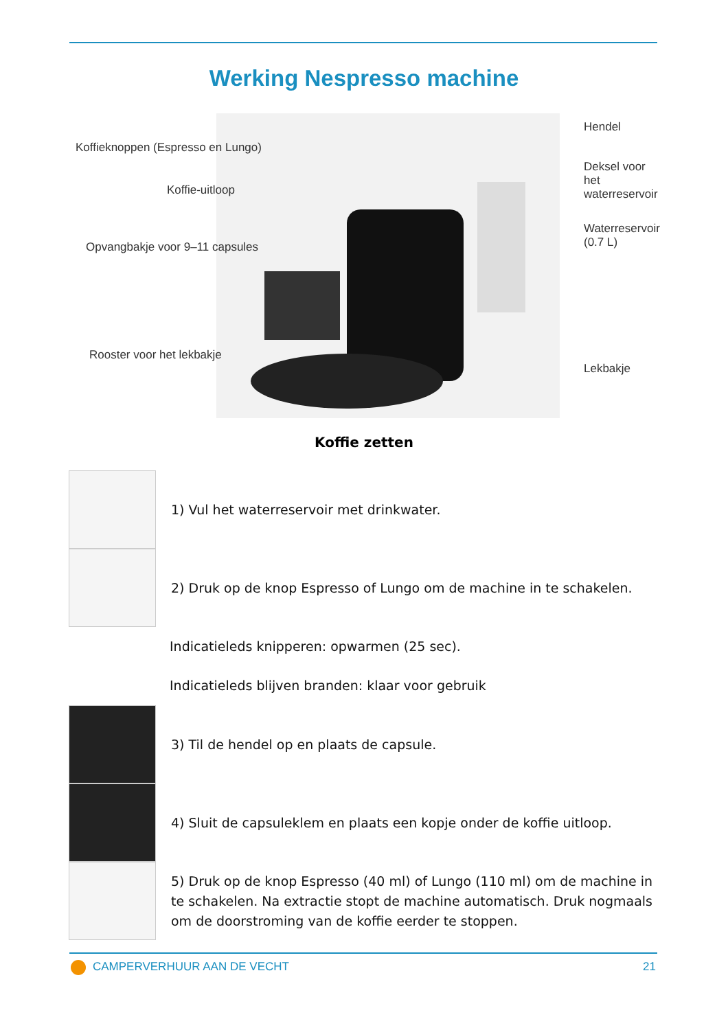Werking Nespresso machine
Koffieknoppen (Espresso en Lungo)
Koffie-uitloop
Opvangbakje voor 9–11 capsules
Rooster voor het lekbakje
Hendel
Deksel voor het
waterreservoir
Waterreservoir
(0.7 L)
Lekbakje
Koffie zetten
1) Vul het waterreservoir met drinkwater.
2) Druk op de knop Espresso of Lungo om de machine in te schakelen.
Indicatieleds knipperen: opwarmen (25 sec).
Indicatieleds blijven branden: klaar voor gebruik
3) Til de hendel op en plaats de capsule.
4) Sluit de capsuleklem en plaats een kopje onder de koffie uitloop.
5) Druk op de knop Espresso (40 ml) of Lungo (110 ml) om de machine in te schakelen. Na extractie stopt de machine automatisch. Druk nogmaals om de doorstroming van de koffie eerder te stoppen.
CAMPERVERHUUR AAN DE VECHT 21